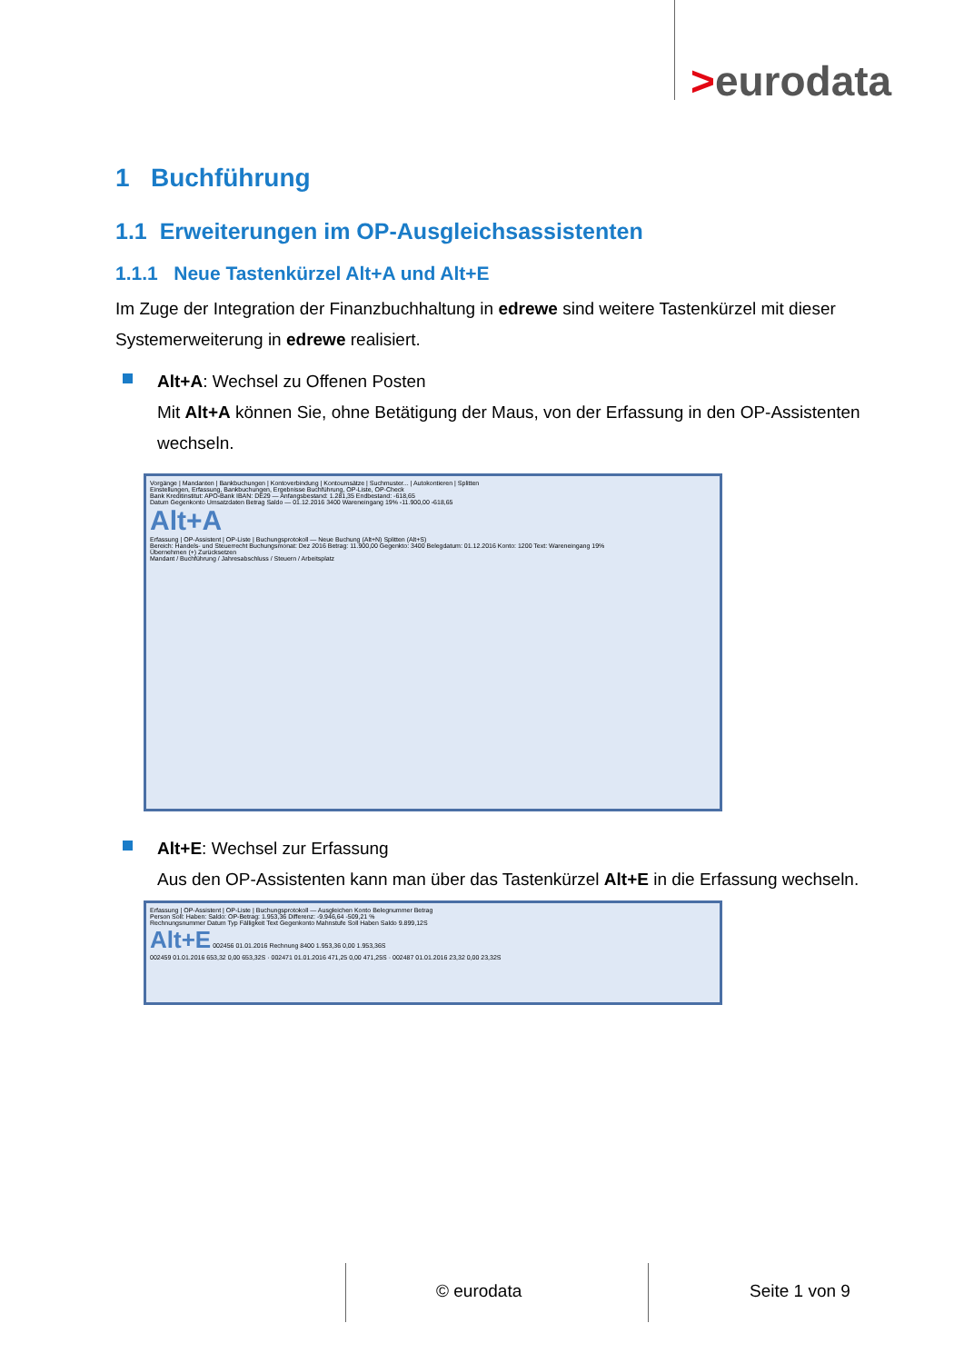>eurodata
1 Buchführung
1.1 Erweiterungen im OP-Ausgleichsassistenten
1.1.1 Neue Tastenkürzel Alt+A und Alt+E
Im Zuge der Integration der Finanzbuchhaltung in edrewe sind weitere Tastenkürzel mit dieser Systemerweiterung in edrewe realisiert.
Alt+A: Wechsel zu Offenen Posten
Mit Alt+A können Sie, ohne Betätigung der Maus, von der Erfassung in den OP-Assistenten wechseln.
Vorgänge | Mandanten | Bankbuchungen | Kontoverbindung | Kontoumsätze | Suchmuster... | Autokontieren | Splitten
Einstellungen, Erfassung, Bankbuchungen, Ergebnisse Buchführung, OP-Liste, OP-Check
Bank Kreditinstitut: APO-Bank IBAN: DE29 — Anfangsbestand: 1.281,35 Endbestand: -618,65
Datum Gegenkonto Umsatzdaten Betrag Saldo — 01.12.2016 3400 Wareneingang 19% -11.900,00 -618,65
Alt+A
Erfassung | OP-Assistent | OP-Liste | Buchungsprotokoll — Neue Buchung (Alt+N) Splitten (Alt+S)
Bereich: Handels- und Steuerrecht Buchungsmonat: Dez 2016 Betrag: 11.900,00 Gegenkto: 3400 Belegdatum: 01.12.2016 Konto: 1200 Text: Wareneingang 19%
Übernehmen (+) Zurücksetzen
Mandant / Buchführung / Jahresabschluss / Steuern / Arbeitsplatz
Alt+E: Wechsel zur Erfassung
Aus den OP-Assistenten kann man über das Tastenkürzel Alt+E in die Erfassung wechseln.
Erfassung | OP-Assistent | OP-Liste | Buchungsprotokoll — Ausgleichen Konto Belegnummer Betrag
Person Soll: Haben: Saldo: OP-Betrag: 1.953,36 Differenz: -9.946,64 -509,21 %
Rechnungsnummer Datum Typ Fälligkeit Text Gegenkonto Mahnstufe Soll Haben Saldo 9.899,12S
Alt+E 002456 01.01.2016 Rechnung 8400 1.953,36 0,00 1.953,36S
002459 01.01.2016 653,32 0,00 653,32S · 002471 01.01.2016 471,25 0,00 471,25S · 002487 01.01.2016 23,32 0,00 23,32S
© eurodata Seite 1 von 9